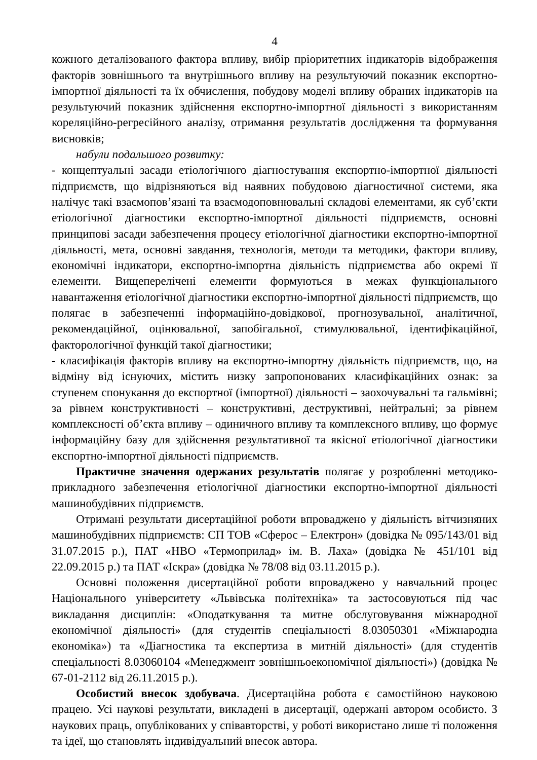4
кожного деталізованого фактора впливу, вибір пріоритетних індикаторів відображення факторів зовнішнього та внутрішнього впливу на результуючий показник експортно-імпортної діяльності та їх обчислення, побудову моделі впливу обраних індикаторів на результуючий показник здійснення експортно-імпортної діяльності з використанням кореляційно-регресійного аналізу, отримання результатів дослідження та формування висновків;
набули подальшого розвитку:
- концептуальні засади етіологічного діагностування експортно-імпортної діяльності підприємств, що відрізняються від наявних побудовою діагностичної системи, яка налічує такі взаємопов’язані та взаємодоповнювальні складові елементами, як суб’єкти етіологічної діагностики експортно-імпортної діяльності підприємств, основні принципові засади забезпечення процесу етіологічної діагностики експортно-імпортної діяльності, мета, основні завдання, технологія, методи та методики, фактори впливу, економічні індикатори, експортно-імпортна діяльність підприємства або окремі її елементи. Вищеперелічені елементи формуються в межах функціонального навантаження етіологічної діагностики експортно-імпортної діяльності підприємств, що полягає в забезпеченні інформаційно-довідкової, прогнозувальної, аналітичної, рекомендаційної, оцінювальної, запобігальної, стимулювальної, ідентифікаційної, факторологічної функцій такої діагностики;
- класифікація факторів впливу на експортно-імпортну діяльність підприємств, що, на відміну від існуючих, містить низку запропонованих класифікаційних ознак: за ступенем спонукання до експортної (імпортної) діяльності – заохочувальні та гальмівні; за рівнем конструктивності – конструктивні, деструктивні, нейтральні; за рівнем комплексності об’єкта впливу – одиничного впливу та комплексного впливу, що формує інформаційну базу для здійснення результативної та якісної етіологічної діагностики експортно-імпортної діяльності підприємств.
Практичне значення одержаних результатів полягає у розробленні методико-прикладного забезпечення етіологічної діагностики експортно-імпортної діяльності машинобудівних підприємств.
Отримані результати дисертаційної роботи впроваджено у діяльність вітчизняних машинобудівних підприємств: СП ТОВ «Сферос – Електрон» (довідка № 095/143/01 від 31.07.2015 р.), ПАТ «НВО «Термоприлад» ім. В. Лаха» (довідка № 451/101 від 22.09.2015 р.) та ПАТ «Іскра» (довідка № 78/08 від 03.11.2015 р.).
Основні положення дисертаційної роботи впроваджено у навчальний процес Національного університету «Львівська політехніка» та застосовуються під час викладання дисциплін: «Оподаткування та митне обслуговування міжнародної економічної діяльності» (для студентів спеціальності 8.03050301 «Міжнародна економіка») та «Діагностика та експертиза в митній діяльності» (для студентів спеціальності 8.03060104 «Менеджмент зовнішньоекономічної діяльності») (довідка № 67-01-2112 від 26.11.2015 р.).
Особистий внесок здобувача. Дисертаційна робота є самостійною науковою працею. Усі наукові результати, викладені в дисертації, одержані автором особисто. З наукових праць, опублікованих у співавторстві, у роботі використано лише ті положення та ідеї, що становлять індивідуальний внесок автора.